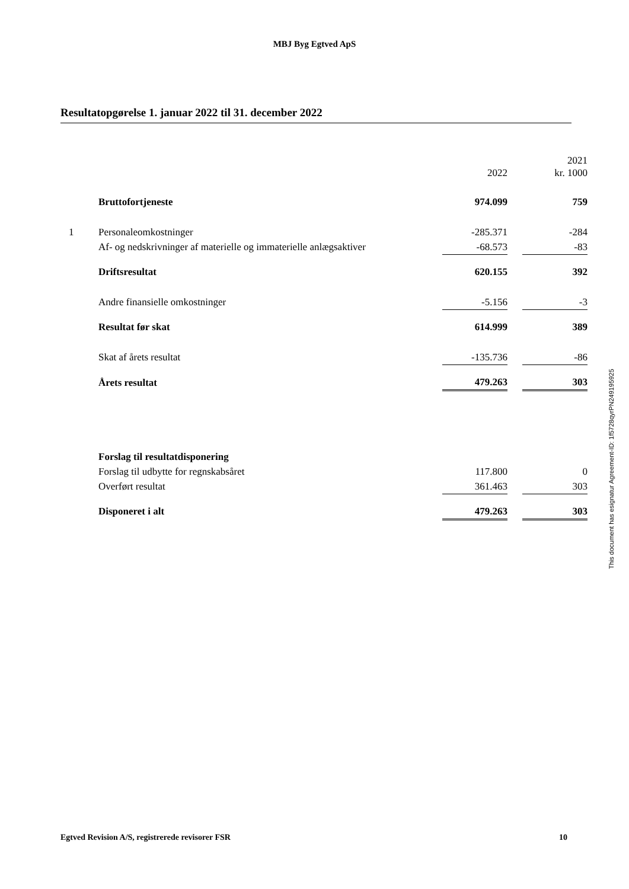MBJ Byg Egtved ApS
Resultatopgørelse 1. januar 2022 til 31. december 2022
| | | 2022 | | 2021 kr. 1000 |
| | Bruttofortjeneste | 974.099 | | 759 |
| 1 | Personaleomkostninger | -285.371 | | -284 |
| | Af- og nedskrivninger af materielle og immaterielle anlægsaktiver | -68.573 | | -83 |
| | Driftsresultat | 620.155 | | 392 |
| | Andre finansielle omkostninger | -5.156 | | -3 |
| | Resultat før skat | 614.999 | | 389 |
| | Skat af årets resultat | -135.736 | | -86 |
| | Årets resultat | 479.263 | | 303 |
| | Forslag til resultatdisponering | | | |
| | Forslag til udbytte for regnskabsåret | 117.800 | | 0 |
| | Overført resultat | 361.463 | | 303 |
| | Disponeret i alt | 479.263 | | 303 |
This document has esignatur Agreement-ID: 1f5728qyrPN249195925
Egtved Revision A/S, registrerede revisorer FSR 10